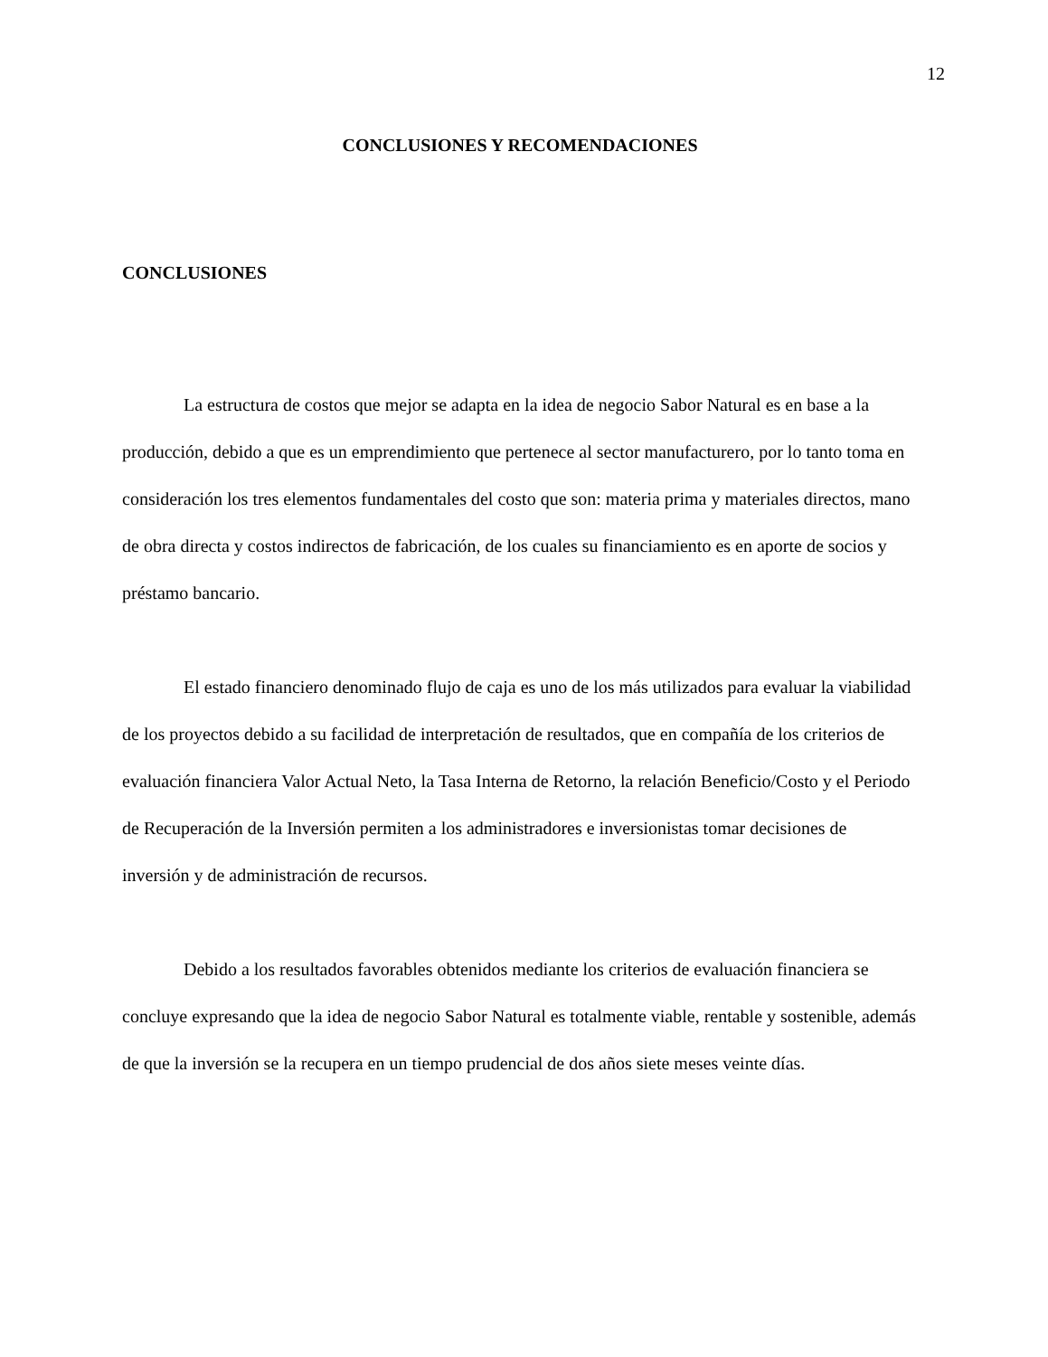12
CONCLUSIONES Y RECOMENDACIONES
CONCLUSIONES
La estructura de costos que mejor se adapta en la idea de negocio Sabor Natural es en base a la producción, debido a que es un emprendimiento que pertenece al sector manufacturero, por lo tanto toma en consideración los tres elementos fundamentales del costo que son: materia prima y materiales directos, mano de obra directa y costos indirectos de fabricación, de los cuales su financiamiento es en aporte de socios y préstamo bancario.
El estado financiero denominado flujo de caja es uno de los más utilizados para evaluar la viabilidad de los proyectos debido a su facilidad de interpretación de resultados, que en compañía de los criterios de evaluación financiera Valor Actual Neto, la Tasa Interna de Retorno, la relación Beneficio/Costo y el Periodo de Recuperación de la Inversión permiten a los administradores e inversionistas tomar decisiones de inversión y de administración de recursos.
Debido a los resultados favorables obtenidos mediante los criterios de evaluación financiera se concluye expresando que la idea de negocio Sabor Natural es totalmente viable, rentable y sostenible, además de que la inversión se la recupera en un tiempo prudencial de dos años siete meses veinte días.